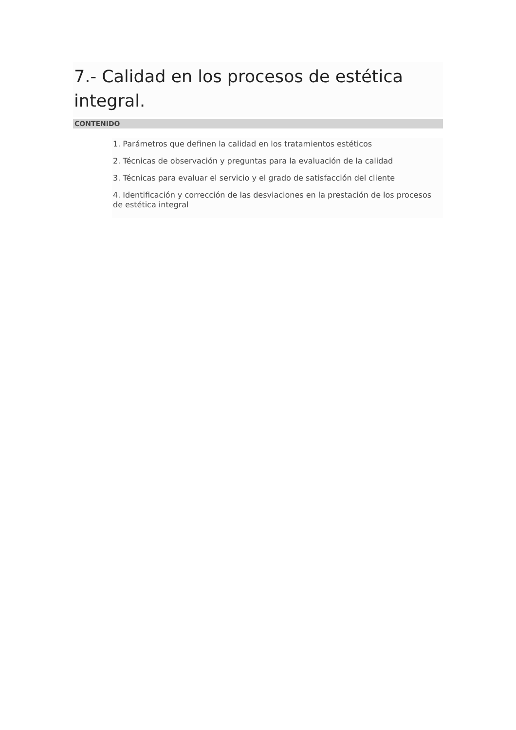7.- Calidad en los procesos de estética integral.
CONTENIDO
1. Parámetros que definen la calidad en los tratamientos estéticos
2. Técnicas de observación y preguntas para la evaluación de la calidad
3. Técnicas para evaluar el servicio y el grado de satisfacción del cliente
4. Identificación y corrección de las desviaciones en la prestación de los procesos de estética integral